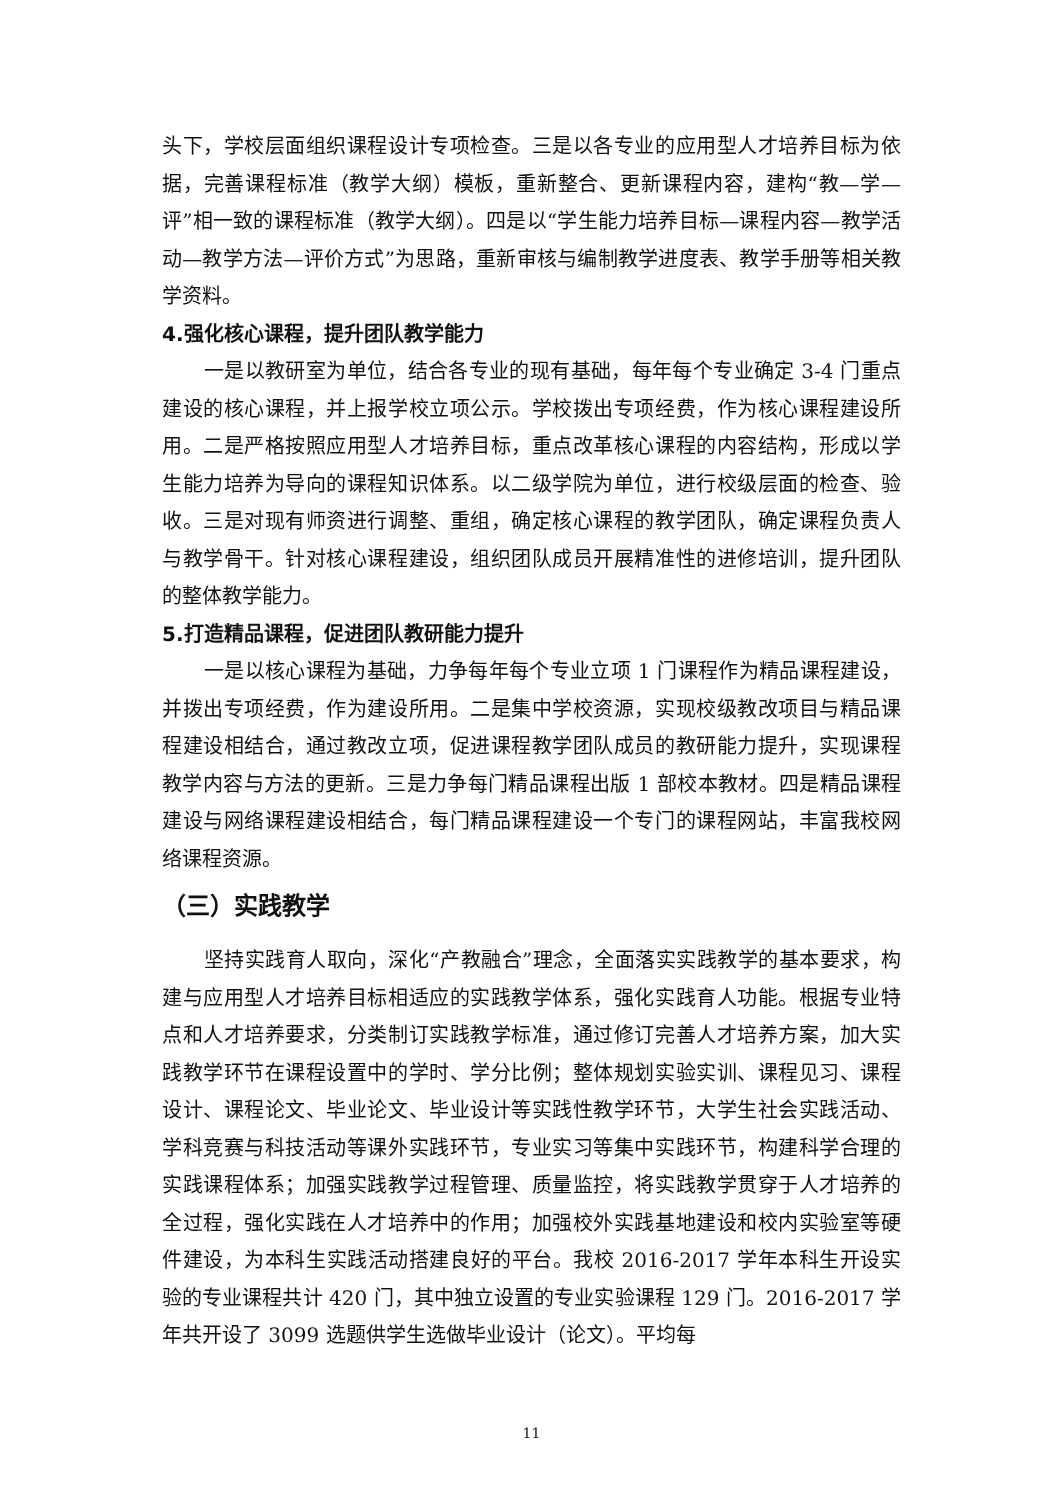头下，学校层面组织课程设计专项检查。三是以各专业的应用型人才培养目标为依据，完善课程标准（教学大纲）模板，重新整合、更新课程内容，建构“教—学—评”相一致的课程标准（教学大纲）。四是以“学生能力培养目标—课程内容—教学活动—教学方法—评价方式”为思路，重新审核与编制教学进度表、教学手册等相关教学资料。
4.强化核心课程，提升团队教学能力
一是以教研室为单位，结合各专业的现有基础，每年每个专业确定 3-4 门重点建设的核心课程，并上报学校立项公示。学校拨出专项经费，作为核心课程建设所用。二是严格按照应用型人才培养目标，重点改革核心课程的内容结构，形成以学生能力培养为导向的课程知识体系。以二级学院为单位，进行校级层面的检查、验收。三是对现有师资进行调整、重组，确定核心课程的教学团队，确定课程负责人与教学骨干。针对核心课程建设，组织团队成员开展精准性的进修培训，提升团队的整体教学能力。
5.打造精品课程，促进团队教研能力提升
一是以核心课程为基础，力争每年每个专业立项 1 门课程作为精品课程建设，并拨出专项经费，作为建设所用。二是集中学校资源，实现校级教改项目与精品课程建设相结合，通过教改立项，促进课程教学团队成员的教研能力提升，实现课程教学内容与方法的更新。三是力争每门精品课程出版 1 部校本教材。四是精品课程建设与网络课程建设相结合，每门精品课程建设一个专门的课程网站，丰富我校网络课程资源。
（三）实践教学
坚持实践育人取向，深化“产教融合”理念，全面落实实践教学的基本要求，构建与应用型人才培养目标相适应的实践教学体系，强化实践育人功能。根据专业特点和人才培养要求，分类制订实践教学标准，通过修订完善人才培养方案，加大实践教学环节在课程设置中的学时、学分比例；整体规划实验实训、课程见习、课程设计、课程论文、毕业论文、毕业设计等实践性教学环节，大学生社会实践活动、学科竞赛与科技活动等课外实践环节，专业实习等集中实践环节，构建科学合理的实践课程体系；加强实践教学过程管理、质量监控，将实践教学贯穿于人才培养的全过程，强化实践在人才培养中的作用；加强校外实践基地建设和校内实验室等硬件建设，为本科生实践活动搭建良好的平台。我校 2016-2017 学年本科生开设实验的专业课程共计 420 门，其中独立设置的专业实验课程 129 门。2016-2017 学年共开设了 3099 选题供学生选做毕业设计（论文）。平均每
11